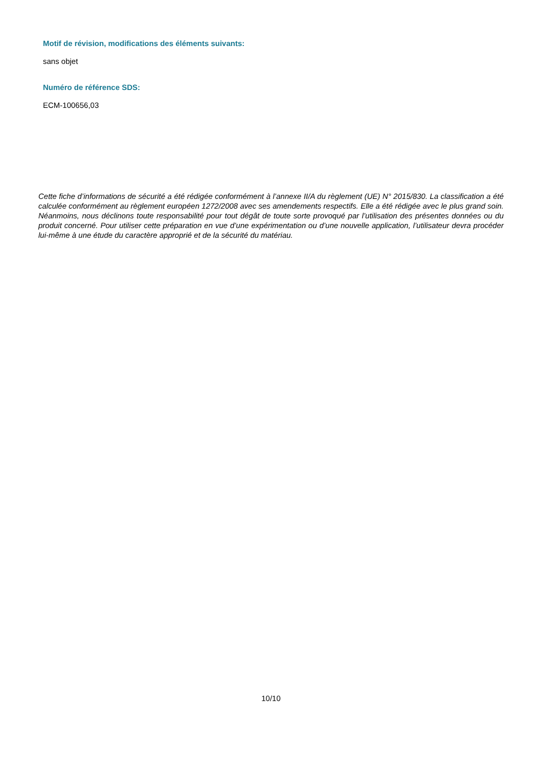Motif de révision, modifications des éléments suivants:
sans objet
Numéro de référence SDS:
ECM-100656,03
Cette fiche d’informations de sécurité a été rédigée conformément à l’annexe II/A du règlement (UE) N° 2015/830. La classification a été calculée conformément au règlement européen 1272/2008 avec ses amendements respectifs. Elle a été rédigée avec le plus grand soin. Néanmoins, nous déclinons toute responsabilité pour tout dégât de toute sorte provoqué par l’utilisation des présentes données ou du produit concerné. Pour utiliser cette préparation en vue d’une expérimentation ou d’une nouvelle application, l’utilisateur devra procéder lui-même à une étude du caractère approprié et de la sécurité du matériau.
10/10